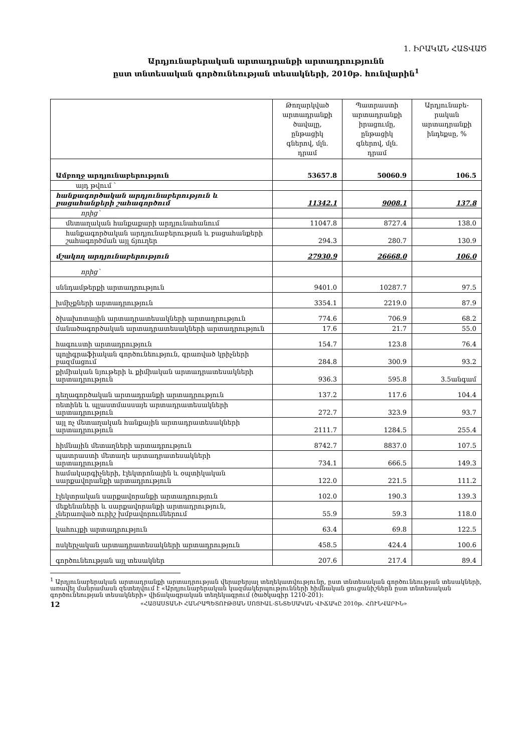1. ԻՐԱԿԱՆ ՀԱՏՎԱԾ
Արդյունաբերական արտադրանքի արտադրությունն
ըստ տնտեսական գործունեության տեսակների, 2010թ. հունվարին<sup>1</sup>
| | Թողարկված արտադրանքի ծավալը, ընթացիկ գներով, մլն. դրամ | Պատրաստի արտադրանքի իրացումը, ընթացիկ գներով, մլն. դրամ | Արդյունաբե-րական արտադրանքի ինդեքսը, % |
| --- | --- | --- | --- |
| Ամբողջ արդյունաբերություն | 53657.8 | 50060.9 | 106.5 |
| այդ թվում ` | | | |
| հանքագործական արդյունաբերություն և բացահանքերի շահագործում | 11342.1 | 9008.1 | 137.8 |
| որից` | | | |
| մետաղական հանքաքարի արդյունահանում | 11047.8 | 8727.4 | 138.0 |
| հանքագործական արդյունաբերության և բացահանքերի շահագործման այլ ճյուղեր | 294.3 | 280.7 | 130.9 |
| մշակող արդյունաբերություն | 27930.9 | 26668.0 | 106.0 |
| որից` | | | |
| սննդամթերքի արտադրություն | 9401.0 | 10287.7 | 97.5 |
| խմիչքների արտադրություն | 3354.1 | 2219.0 | 87.9 |
| ծխախոտային արտադրատեսակների արտադրություն | 774.6 | 706.9 | 68.2 |
| մանածագործական արտադրատեսակների արտադրություն | 17.6 | 21.7 | 55.0 |
| հագուստի արտադրություն | 154.7 | 123.8 | 76.4 |
| պոլիգրաֆիական գործունեություն, գրառված կրիչների բազմացում | 284.8 | 300.9 | 93.2 |
| քիմիական նյութերի և քիմիական արտադրատեսակների արտադրություն | 936.3 | 595.8 | 3.5անգամ |
| դեղագործական արտադրանքի արտադրություն | 137.2 | 117.6 | 104.4 |
| ռետինե և պլաստմասսայե արտադրատեսակների արտադրություն | 272.7 | 323.9 | 93.7 |
| այլ ոչ մետաղական հանքային արտադրատեսակների արտադրություն | 2111.7 | 1284.5 | 255.4 |
| հիմնային մետաղների արտադրություն | 8742.7 | 8837.0 | 107.5 |
| պատրաստի մետաղե արտադրատեսակների արտադրություն | 734.1 | 666.5 | 149.3 |
| համակարգիչների, էլեկտրոնային և օպտիկական սարքավորանքի արտադրություն | 122.0 | 221.5 | 111.2 |
| էլեկտրական սարքավորանքի արտադրություն | 102.0 | 190.3 | 139.3 |
| մեքենաների և սարքավորանքի արտադրություն, չներառված ուրիշ խմբավորումներում | 55.9 | 59.3 | 118.0 |
| կահույքի արտադրություն | 63.4 | 69.8 | 122.5 |
| ոսկերչական արտադրատեսակների արտադրություն | 458.5 | 424.4 | 100.6 |
| գործունեության այլ տեսակներ | 207.6 | 217.4 | 89.4 |
<sup>1</sup> Արդյունաբերական արտադրանքի արտադրության վերաբերյալ տեղեկատվությունը, ըստ տնտեսական գործունեության տեսակների, առավել մանրամասն զետեղվում է «Արդյունաբերական կազմակերպությունների հիմնական ցուցանիշներն ըստ տնտեսական գործունեության տեսակների» վիճակագրական տեղեկագրում (ծածկագիր 1210-201):
12 «ՀԱՅԱՍՏԱՆԻ ՀԱՆՐԱՊԵՏՈՒԹՅԱՆ ՍՈՑԻԱԼ-ՏՆՏԵՍԱԿԱՆ ՎԻՃԱԿԸ 2010թ. ՀՈՒՆՎԱՐԻՆ»